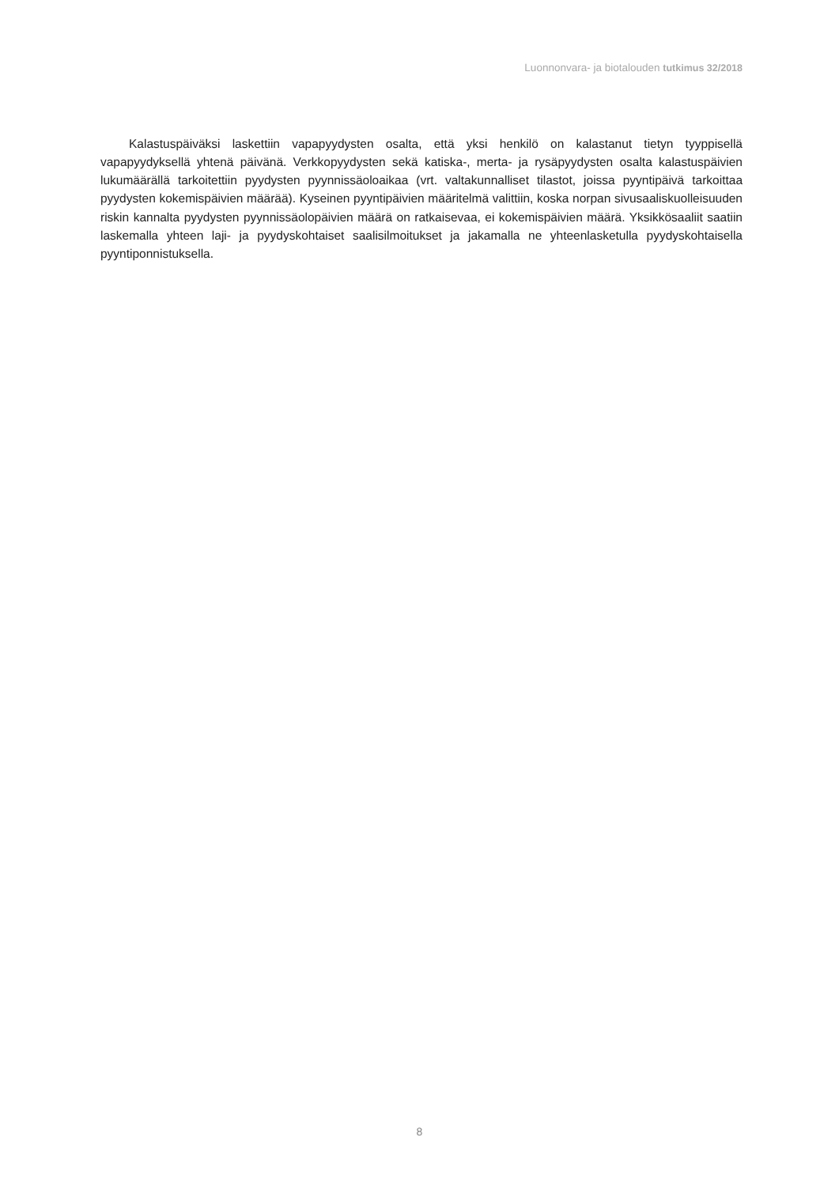Luonnonvara- ja biotalouden tutkimus 32/2018
Kalastuspäiväksi laskettiin vapapyydysten osalta, että yksi henkilö on kalastanut tietyn tyyppisellä vapapyydyksellä yhtenä päivänä. Verkkopyydysten sekä katiska-, merta- ja rysäpyydysten osalta kalastuspäivien lukumäärällä tarkoitettiin pyydysten pyynnissäoloaikaa (vrt. valtakunnalliset tilastot, joissa pyyntipäivä tarkoittaa pyydysten kokemispäivien määrää). Kyseinen pyyntipäivien määritelmä valittiin, koska norpan sivusaaliskuolleisuuden riskin kannalta pyydysten pyynnissäolopäivien määrä on ratkaisevaa, ei kokemispäivien määrä. Yksikkösaaliit saatiin laskemalla yhteen laji- ja pyydyskohtaiset saalisilmoitukset ja jakamalla ne yhteenlasketulla pyydyskohtaisella pyyntiponnistuksella.
8